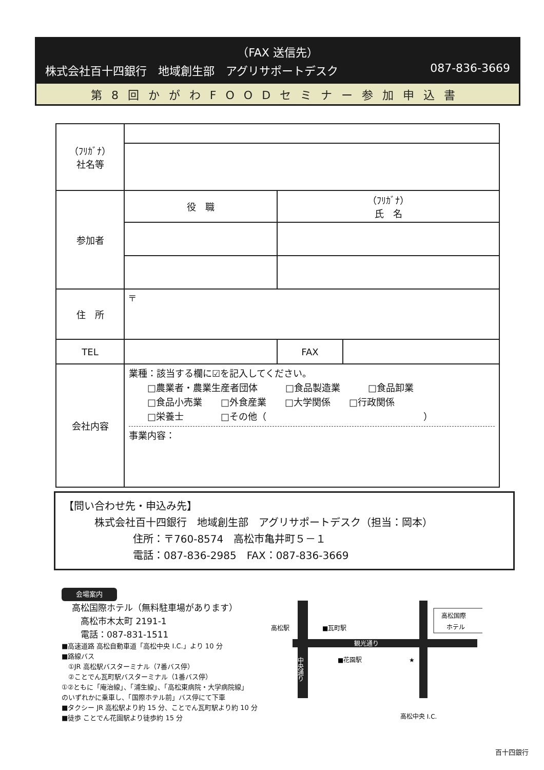（FAX 送信先）
株式会社百十四銀行　地域創生部　アグリサポートデスク 087-836-3669
第8回かがわFOODセミナー参加申込書
| （ﾌﾘｶﾞﾅ） 社名等 | | | |
| 参加者 | 役 職 | （ﾌﾘｶﾞﾅ） 氏 名 | |
| 住 所 | 〒 | | |
| TEL | | FAX | |
| 会社内容 | 業種：該当する欄に☑を記入してください。 □農業者・農業生産者団体 □食品製造業 □食品卸業 □食品小売業 □外食産業 □大学関係 □行政関係 □栄養士 □その他（ ） 事業内容： | | |
【問い合わせ先・申込み先】
株式会社百十四銀行　地域創生部　アグリサポートデスク（担当：岡本）
住所：〒760-8574　高松市亀井町５－１
電話：087-836-2985　FAX：087-836-3669
会場案内
高松国際ホテル（無料駐車場があります）
　高松市木太町 2191-1
　電話：087-831-1511
■高速道路 高松自動車道「高松中央 I.C.」より 10 分
■路線バス
　①JR 高松駅バスターミナル（7番バス停）
　②ことでん瓦町駅バスターミナル（1番バス停）
①②ともに「庵治線」、「浦生線」、「高松東病院・大学病院線」
のいずれかに乗車し、「国際ホテル前」バス停にて下車
■タクシー JR 高松駅より約 15 分、ことでん瓦町駅より約 10 分
■徒歩 ことでん花園駅より徒歩約 15 分
観光通り
中央通り
高松駅
■瓦町駅
■花園駅
★
高松国際
ホテル
高松中央 I.C.
百十四銀行